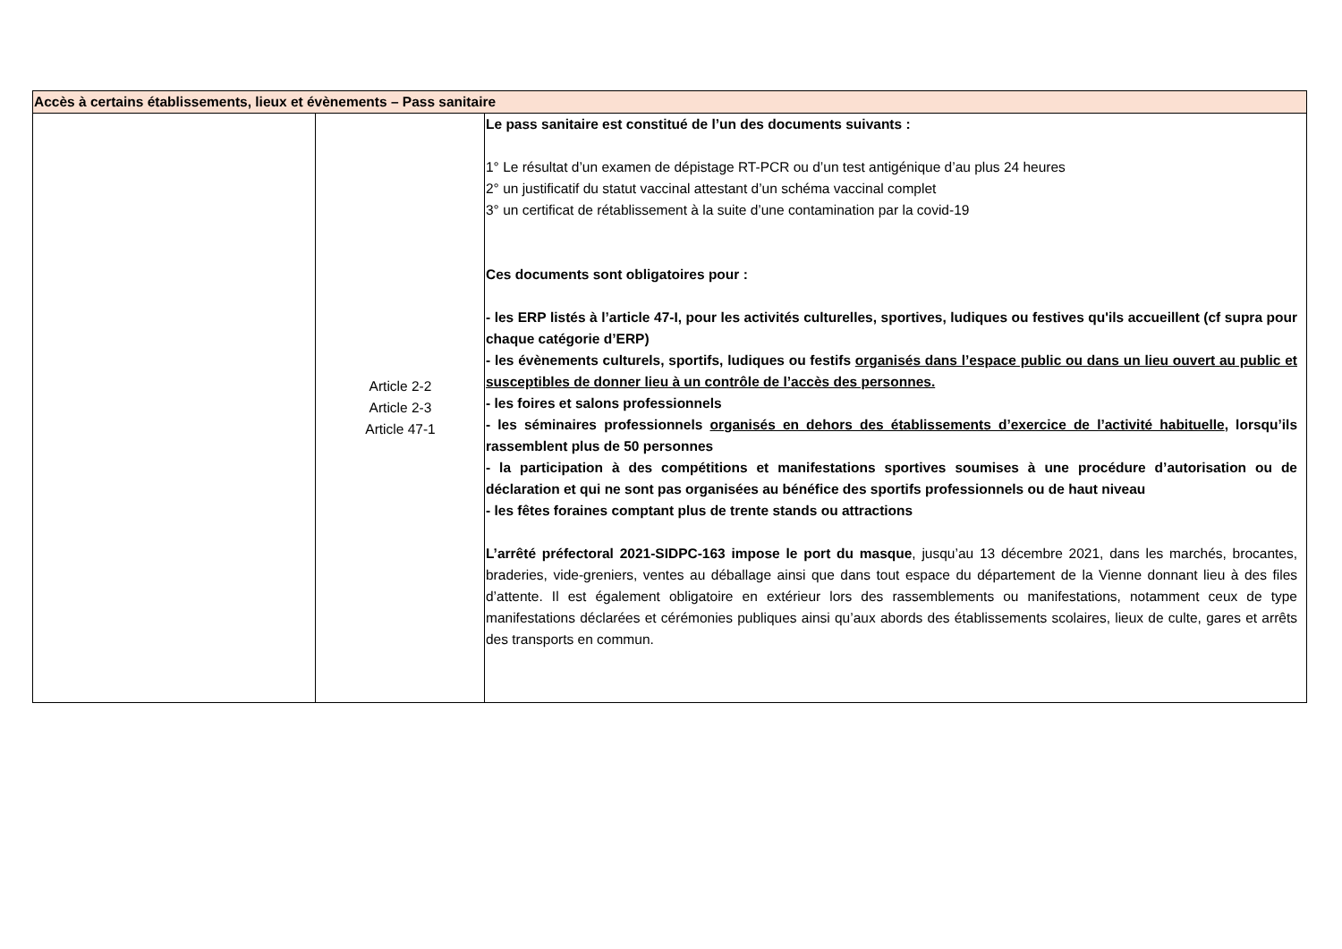| Accès à certains établissements, lieux et évènements – Pass sanitaire | | |
| --- | --- | --- |
| | Article 2-2 Article 2-3 Article 47-1 | Le pass sanitaire est constitué de l’un des documents suivants : 1° Le résultat d’un examen de dépistage RT-PCR ou d’un test antigénique d’au plus 24 heures 2° un justificatif du statut vaccinal attestant d’un schéma vaccinal complet 3° un certificat de rétablissement à la suite d’une contamination par la covid-19 Ces documents sont obligatoires pour : - les ERP listés à l’article 47-I, pour les activités culturelles, sportives, ludiques ou festives qu'ils accueillent (cf supra pour chaque catégorie d’ERP) - les évènements culturels, sportifs, ludiques ou festifs organisés dans l’espace public ou dans un lieu ouvert au public et susceptibles de donner lieu à un contrôle de l’accès des personnes. - les foires et salons professionnels - les séminaires professionnels organisés en dehors des établissements d’exercice de l’activité habituelle , lorsqu’ils rassemblent plus de 50 personnes - la participation à des compétitions et manifestations sportives soumises à une procédure d’autorisation ou de déclaration et qui ne sont pas organisées au bénéfice des sportifs professionnels ou de haut niveau - les fêtes foraines comptant plus de trente stands ou attractions L’arrêté préfectoral 2021-SIDPC-163 impose le port du masque , jusqu’au 13 décembre 2021, dans les marchés, brocantes, braderies, vide-greniers, ventes au déballage ainsi que dans tout espace du département de la Vienne donnant lieu à des files d’attente. Il est également obligatoire en extérieur lors des rassemblements ou manifestations, notamment ceux de type manifestations déclarées et cérémonies publiques ainsi qu’aux abords des établissements scolaires, lieux de culte, gares et arrêts des transports en commun. |